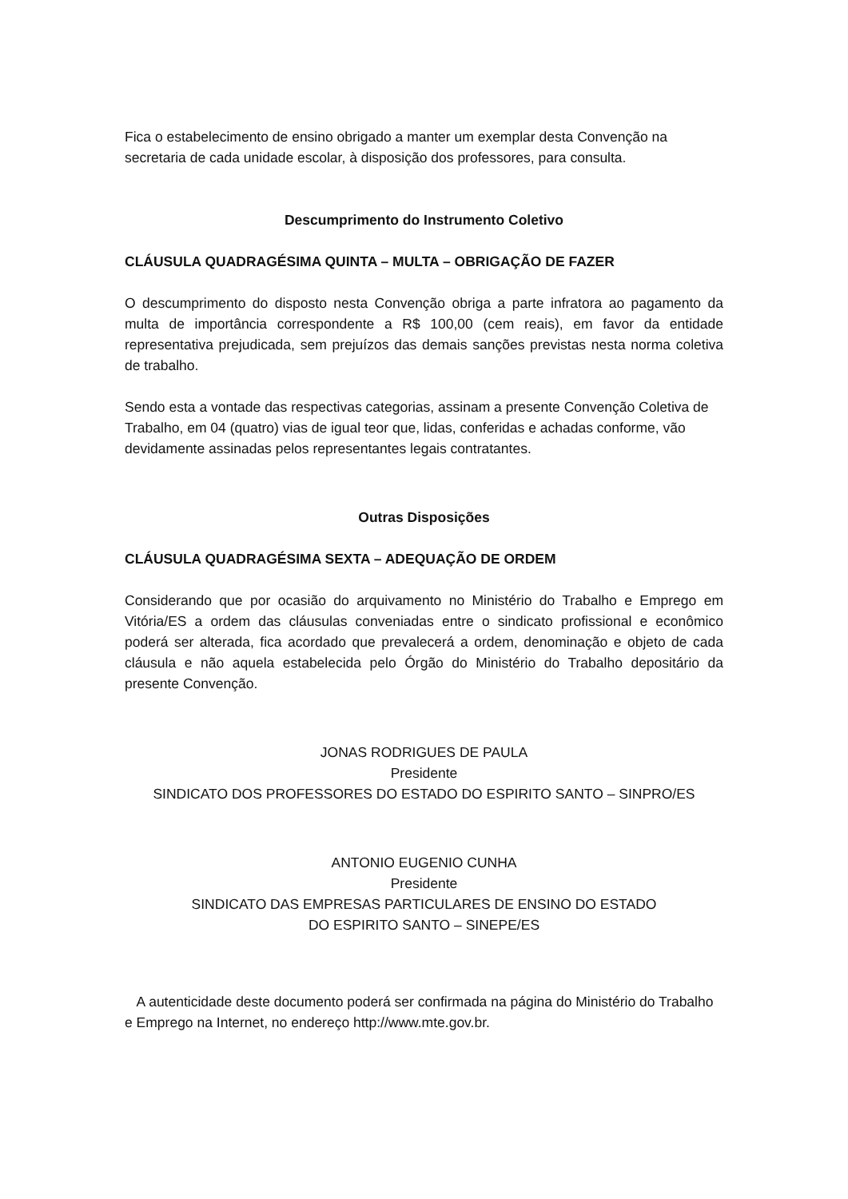Fica o estabelecimento de ensino obrigado a manter um exemplar desta Convenção na secretaria de cada unidade escolar, à disposição dos professores, para consulta.
Descumprimento do Instrumento Coletivo
CLÁUSULA QUADRAGÉSIMA QUINTA – MULTA – OBRIGAÇÃO DE FAZER
O descumprimento do disposto nesta Convenção obriga a parte infratora ao pagamento da multa de importância correspondente a R$ 100,00 (cem reais), em favor da entidade representativa prejudicada, sem prejuízos das demais sanções previstas nesta norma coletiva de trabalho.
Sendo esta a vontade das respectivas categorias, assinam a presente Convenção Coletiva de Trabalho, em 04 (quatro) vias de igual teor que, lidas, conferidas e achadas conforme, vão devidamente assinadas pelos representantes legais contratantes.
Outras Disposições
CLÁUSULA QUADRAGÉSIMA SEXTA – ADEQUAÇÃO DE ORDEM
Considerando que por ocasião do arquivamento no Ministério do Trabalho e Emprego em Vitória/ES a ordem das cláusulas conveniadas entre o sindicato profissional e econômico poderá ser alterada, fica acordado que prevalecerá a ordem, denominação e objeto de cada cláusula e não aquela estabelecida pelo Órgão do Ministério do Trabalho depositário da presente Convenção.
JONAS RODRIGUES DE PAULA
Presidente
SINDICATO DOS PROFESSORES DO ESTADO DO ESPIRITO SANTO – SINPRO/ES
ANTONIO EUGENIO CUNHA
Presidente
SINDICATO DAS EMPRESAS PARTICULARES DE ENSINO DO ESTADO
DO ESPIRITO SANTO – SINEPE/ES
A autenticidade deste documento poderá ser confirmada na página do Ministério do Trabalho e Emprego na Internet, no endereço http://www.mte.gov.br.